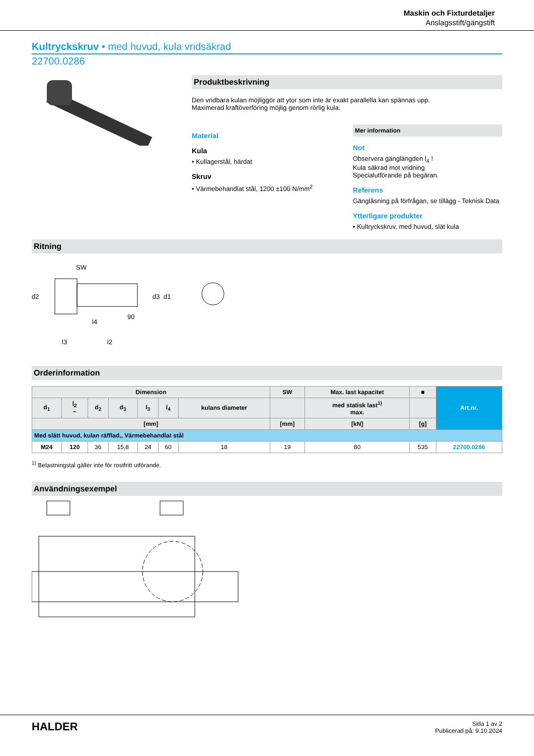Maskin och Fixturdetaljer
Anslagsstift/gängstift
Kultryckskruv • med huvud, kula vridsäkrad
22700.0286
Produktbeskrivning
Den vridbara kulan möjliggör att ytor som inte är exakt parallella kan spännas upp.
Maximerad kraftöverföring möjlig genom rörlig kula.
Material
Kula
• Kullagerstål, härdat
Skruv
• Värmebehandlat stål, 1200 ±100 N/mm<sup>2</sup>
Mer information
Not
Observera gänglängden l<sub>4</sub> !
Kula säkrad mot vridning
Specialutförande på begäran.
Referens
Gänglåsning på förfrågan, se tillägg - Teknisk Data
Ytterligare produkter
• Kultryckskruv, med huvud, slät kula
Ritning
SW
d2
l4
l3
l2
d3
d1
90
Orderinformation
| Dimension | | | | | | | SW | Max. last kapacitet | ■ | Art.nr. |
| --- | --- | --- | --- | --- | --- | --- | --- | --- | --- | --- |
| d<sub>1</sub> | l<sub>2</sub> ~ | d<sub>2</sub> | d<sub>3</sub> | l<sub>3</sub> | l<sub>4</sub> | kulans diameter | | med statisk last<sup>1)</sup> max. | | |
| [mm] | | | | | | | [mm] | [kN] | [g] | |
| Med slätt huvud, kulan räfflad,, Värmebehandlat stål | | | | | | | | | | |
| M24 | 120 | 36 | 15,8 | 24 | 60 | 18 | 19 | 80 | 535 | 22700.0286 |
<sup>1)</sup> Belastningstal gäller inte för rostfritt utförande.
Användningsexempel
HALDER
Sida 1 av 2
Publicerad på: 9.10.2024